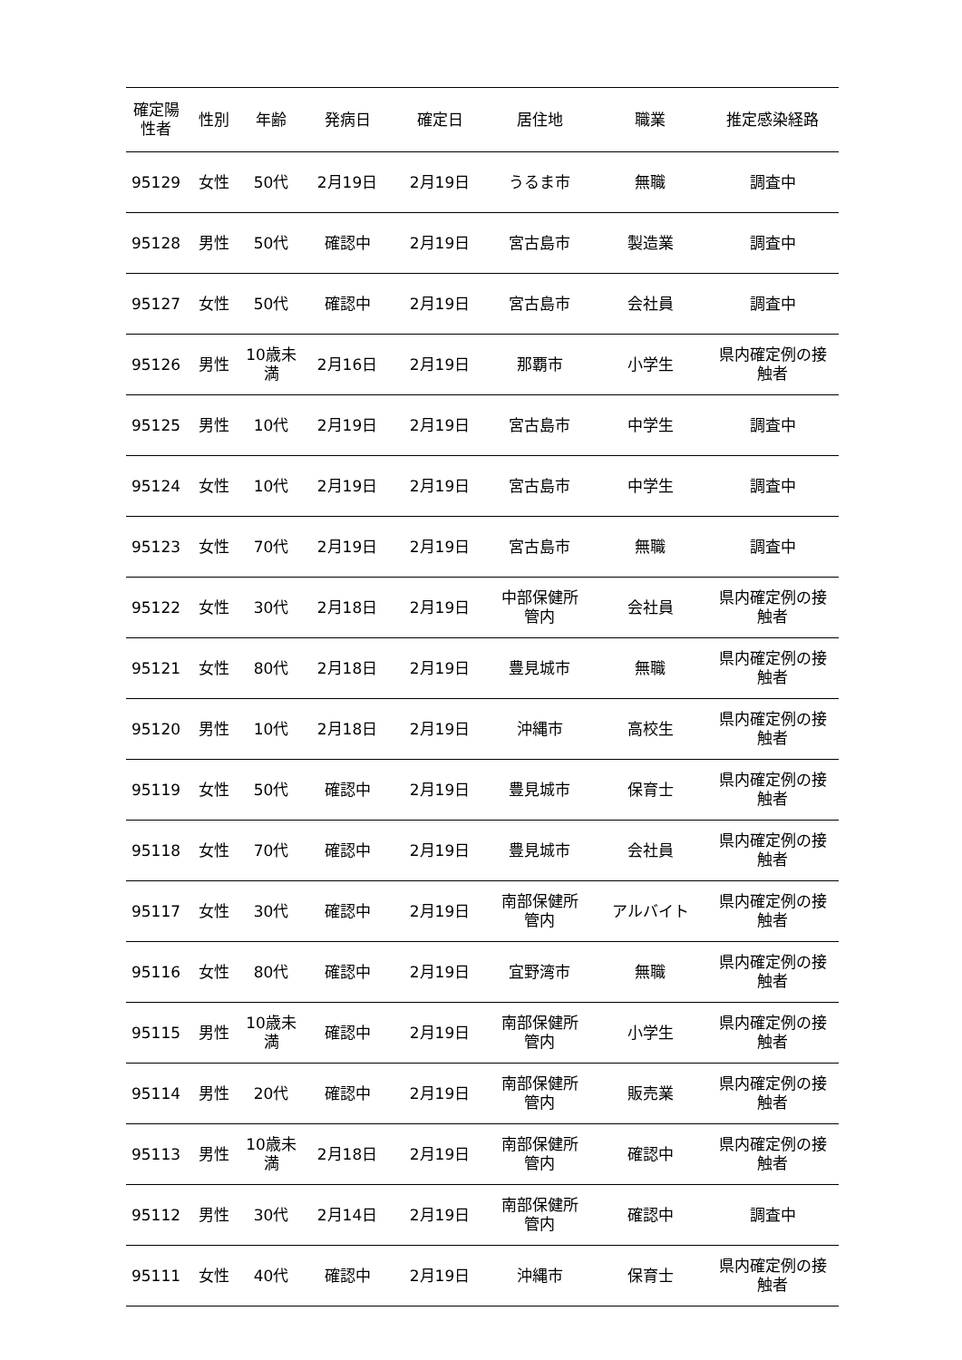| 確定陽 性者 | 性別 | 年齢 | 発病日 | 確定日 | 居住地 | 職業 | 推定感染経路 |
| --- | --- | --- | --- | --- | --- | --- | --- |
| 95129 | 女性 | 50代 | 2月19日 | 2月19日 | うるま市 | 無職 | 調査中 |
| 95128 | 男性 | 50代 | 確認中 | 2月19日 | 宮古島市 | 製造業 | 調査中 |
| 95127 | 女性 | 50代 | 確認中 | 2月19日 | 宮古島市 | 会社員 | 調査中 |
| 95126 | 男性 | 10歳未 満 | 2月16日 | 2月19日 | 那覇市 | 小学生 | 県内確定例の接 触者 |
| 95125 | 男性 | 10代 | 2月19日 | 2月19日 | 宮古島市 | 中学生 | 調査中 |
| 95124 | 女性 | 10代 | 2月19日 | 2月19日 | 宮古島市 | 中学生 | 調査中 |
| 95123 | 女性 | 70代 | 2月19日 | 2月19日 | 宮古島市 | 無職 | 調査中 |
| 95122 | 女性 | 30代 | 2月18日 | 2月19日 | 中部保健所 管内 | 会社員 | 県内確定例の接 触者 |
| 95121 | 女性 | 80代 | 2月18日 | 2月19日 | 豊見城市 | 無職 | 県内確定例の接 触者 |
| 95120 | 男性 | 10代 | 2月18日 | 2月19日 | 沖縄市 | 高校生 | 県内確定例の接 触者 |
| 95119 | 女性 | 50代 | 確認中 | 2月19日 | 豊見城市 | 保育士 | 県内確定例の接 触者 |
| 95118 | 女性 | 70代 | 確認中 | 2月19日 | 豊見城市 | 会社員 | 県内確定例の接 触者 |
| 95117 | 女性 | 30代 | 確認中 | 2月19日 | 南部保健所 管内 | アルバイト | 県内確定例の接 触者 |
| 95116 | 女性 | 80代 | 確認中 | 2月19日 | 宜野湾市 | 無職 | 県内確定例の接 触者 |
| 95115 | 男性 | 10歳未 満 | 確認中 | 2月19日 | 南部保健所 管内 | 小学生 | 県内確定例の接 触者 |
| 95114 | 男性 | 20代 | 確認中 | 2月19日 | 南部保健所 管内 | 販売業 | 県内確定例の接 触者 |
| 95113 | 男性 | 10歳未 満 | 2月18日 | 2月19日 | 南部保健所 管内 | 確認中 | 県内確定例の接 触者 |
| 95112 | 男性 | 30代 | 2月14日 | 2月19日 | 南部保健所 管内 | 確認中 | 調査中 |
| 95111 | 女性 | 40代 | 確認中 | 2月19日 | 沖縄市 | 保育士 | 県内確定例の接 触者 |